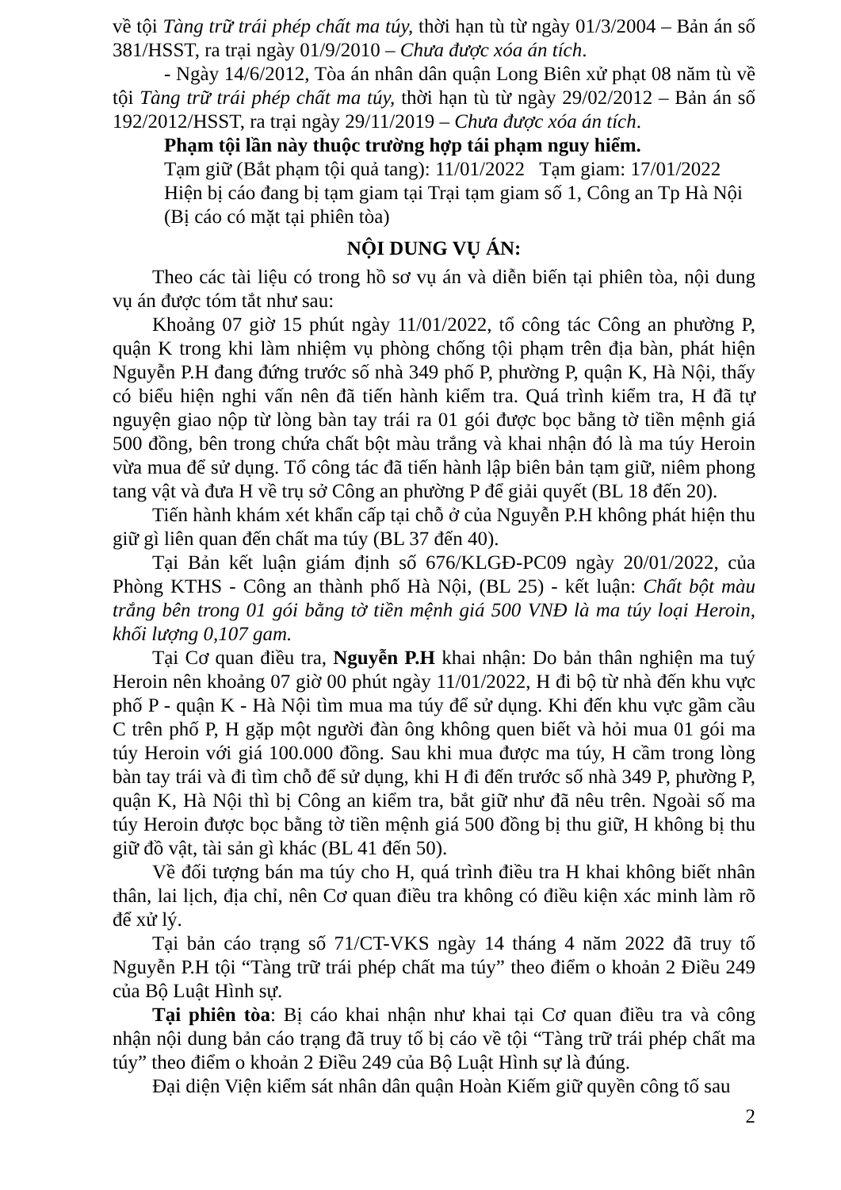về tội Tàng trữ trái phép chất ma túy, thời hạn tù từ ngày 01/3/2004 – Bản án số 381/HSST, ra trại ngày 01/9/2010 – Chưa được xóa án tích.
- Ngày 14/6/2012, Tòa án nhân dân quận Long Biên xử phạt 08 năm tù về tội Tàng trữ trái phép chất ma túy, thời hạn tù từ ngày 29/02/2012 – Bản án số 192/2012/HSST, ra trại ngày 29/11/2019 – Chưa được xóa án tích.
Phạm tội lần này thuộc trường hợp tái phạm nguy hiểm.
Tạm giữ (Bắt phạm tội quả tang): 11/01/2022 Tạm giam: 17/01/2022
Hiện bị cáo đang bị tạm giam tại Trại tạm giam số 1, Công an Tp Hà Nội
(Bị cáo có mặt tại phiên tòa)
NỘI DUNG VỤ ÁN:
Theo các tài liệu có trong hồ sơ vụ án và diễn biến tại phiên tòa, nội dung vụ án được tóm tắt như sau:
Khoảng 07 giờ 15 phút ngày 11/01/2022, tổ công tác Công an phường P, quận K trong khi làm nhiệm vụ phòng chống tội phạm trên địa bàn, phát hiện Nguyễn P.H đang đứng trước số nhà 349 phố P, phường P, quận K, Hà Nội, thấy có biểu hiện nghi vấn nên đã tiến hành kiểm tra. Quá trình kiểm tra, H đã tự nguyện giao nộp từ lòng bàn tay trái ra 01 gói được bọc bằng tờ tiền mệnh giá 500 đồng, bên trong chứa chất bột màu trắng và khai nhận đó là ma túy Heroin vừa mua để sử dụng. Tổ công tác đã tiến hành lập biên bản tạm giữ, niêm phong tang vật và đưa H về trụ sở Công an phường P để giải quyết (BL 18 đến 20).
Tiến hành khám xét khẩn cấp tại chỗ ở của Nguyễn P.H không phát hiện thu giữ gì liên quan đến chất ma túy (BL 37 đến 40).
Tại Bản kết luận giám định số 676/KLGĐ-PC09 ngày 20/01/2022, của Phòng KTHS - Công an thành phố Hà Nội, (BL 25) - kết luận: Chất bột màu trắng bên trong 01 gói bằng tờ tiền mệnh giá 500 VNĐ là ma túy loại Heroin, khối lượng 0,107 gam.
Tại Cơ quan điều tra, Nguyễn P.H khai nhận: Do bản thân nghiện ma tuý Heroin nên khoảng 07 giờ 00 phút ngày 11/01/2022, H đi bộ từ nhà đến khu vực phố P - quận K - Hà Nội tìm mua ma túy để sử dụng. Khi đến khu vực gầm cầu C trên phố P, H gặp một người đàn ông không quen biết và hỏi mua 01 gói ma túy Heroin với giá 100.000 đồng. Sau khi mua được ma túy, H cầm trong lòng bàn tay trái và đi tìm chỗ để sử dụng, khi H đi đến trước số nhà 349 P, phường P, quận K, Hà Nội thì bị Công an kiểm tra, bắt giữ như đã nêu trên. Ngoài số ma túy Heroin được bọc bằng tờ tiền mệnh giá 500 đồng bị thu giữ, H không bị thu giữ đồ vật, tài sản gì khác (BL 41 đến 50).
Về đối tượng bán ma túy cho H, quá trình điều tra H khai không biết nhân thân, lai lịch, địa chỉ, nên Cơ quan điều tra không có điều kiện xác minh làm rõ để xử lý.
Tại bản cáo trạng số 71/CT-VKS ngày 14 tháng 4 năm 2022 đã truy tố Nguyễn P.H tội “Tàng trữ trái phép chất ma túy” theo điểm o khoản 2 Điều 249 của Bộ Luật Hình sự.
Tại phiên tòa: Bị cáo khai nhận như khai tại Cơ quan điều tra và công nhận nội dung bản cáo trạng đã truy tố bị cáo về tội “Tàng trữ trái phép chất ma túy” theo điểm o khoản 2 Điều 249 của Bộ Luật Hình sự là đúng.
Đại diện Viện kiểm sát nhân dân quận Hoàn Kiếm giữ quyền công tố sau
2